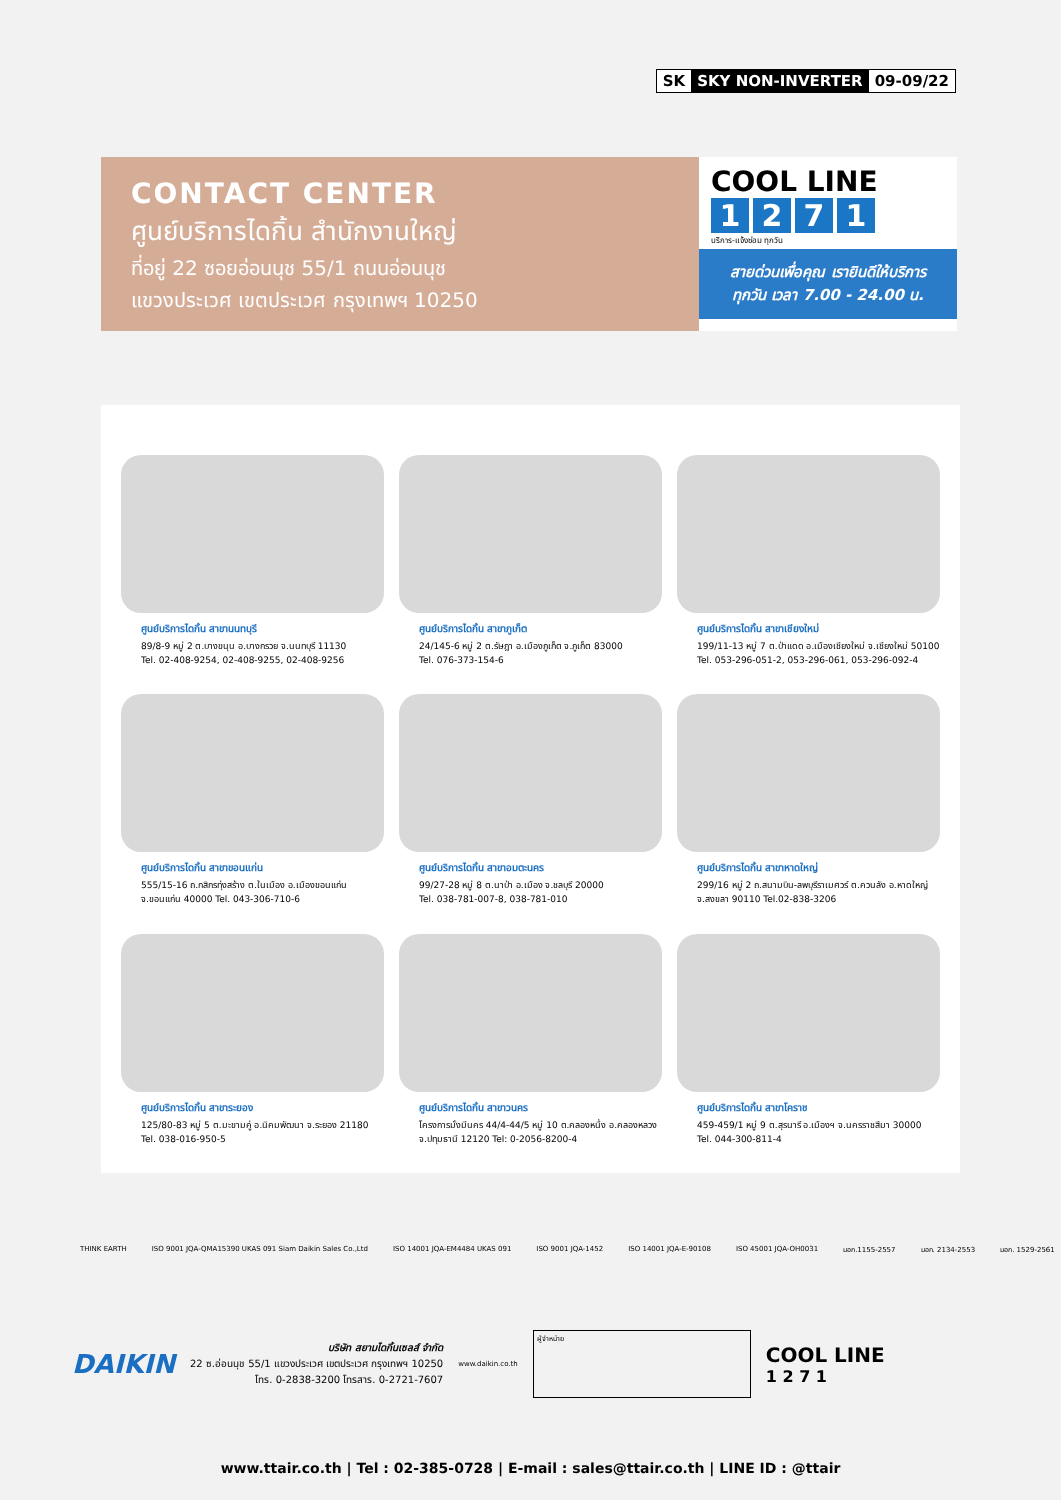SK SKY NON-INVERTER 09-09/22
CONTACT CENTER
ศูนย์บริการไดกิ้น สำนักงานใหญ่
ที่อยู่ 22 ซอยอ่อนนุช 55/1 ถนนอ่อนนุช
แขวงประเวศ เขตประเวศ กรุงเทพฯ 10250
COOL LINE
1271
บริการ-แจ้งซ่อม ทุกวัน
สายด่วนเพื่อคุณ เรายินดีให้บริการ
ทุกวัน เวลา 7.00 - 24.00 น.
ศูนย์บริการไดกิ้น สาขานนทบุรี
89/8-9 หมู่ 2 ต.บางขนุน อ.บางกรวย จ.นนทบุรี 11130
Tel. 02-408-9254, 02-408-9255, 02-408-9256
ศูนย์บริการไดกิ้น สาขาภูเก็ต
24/145-6 หมู่ 2 ต.รัษฎา อ.เมืองภูเก็ต จ.ภูเก็ต 83000
Tel. 076-373-154-6
ศูนย์บริการไดกิ้น สาขาเชียงใหม่
199/11-13 หมู่ 7 ต.ป่าแดด อ.เมืองเชียงใหม่ จ.เชียงใหม่ 50100
Tel. 053-296-051-2, 053-296-061, 053-296-092-4
ศูนย์บริการไดกิ้น สาขาขอนแก่น
555/15-16 ถ.กสิกรทุ่งสร้าง ต.ในเมือง อ.เมืองขอนแก่น
จ.ขอนแก่น 40000 Tel. 043-306-710-6
ศูนย์บริการไดกิ้น สาขาอมตะนคร
99/27-28 หมู่ 8 ต.นาป่า อ.เมือง จ.ชลบุรี 20000
Tel. 038-781-007-8, 038-781-010
ศูนย์บริการไดกิ้น สาขาหาดใหญ่
299/16 หมู่ 2 ถ.สนามบิน-ลพบุรีราเมศวร์ ต.ควนลัง อ.หาดใหญ่
จ.สงขลา 90110 Tel.02-838-3206
ศูนย์บริการไดกิ้น สาขาระยอง
125/80-83 หมู่ 5 ต.มะขามคู่ อ.นิคมพัฒนา จ.ระยอง 21180
Tel. 038-016-950-5
ศูนย์บริการไดกิ้น สาขาวนคร
โครงการมั่งมีนคร 44/4-44/5 หมู่ 10 ต.คลองหนึ่ง อ.คลองหลวง
จ.ปทุมธานี 12120 Tel: 0-2056-8200-4
ศูนย์บริการไดกิ้น สาขาโคราช
459-459/1 หมู่ 9 ต.สุรนารี อ.เมืองฯ จ.นครราชสีมา 30000
Tel. 044-300-811-4
THINK EARTH ISO 9001 JQA-QMA15390 UKAS 091 Siam Daikin Sales Co.,Ltd ISO 14001 JQA-EM4484 UKAS 091 ISO 9001 JQA-1452 ISO 14001 JQA-E-90108 ISO 45001 JQA-OH0031 มอก.1155-2557 มอก. 2134-2553 มอก. 1529-2561
DAIKIN
บริษัท สยามไดกิ้นเซลส์ จำกัด
22 ซ.อ่อนนุช 55/1 แขวงประเวศ เขตประเวศ กรุงเทพฯ 10250
โทร. 0-2838-3200 โทรสาร. 0-2721-7607
www.daikin.co.th
ผู้จำหน่าย
COOL LINE
1 2 7 1
www.ttair.co.th | Tel : 02-385-0728 | E-mail : sales@ttair.co.th | LINE ID : @ttair